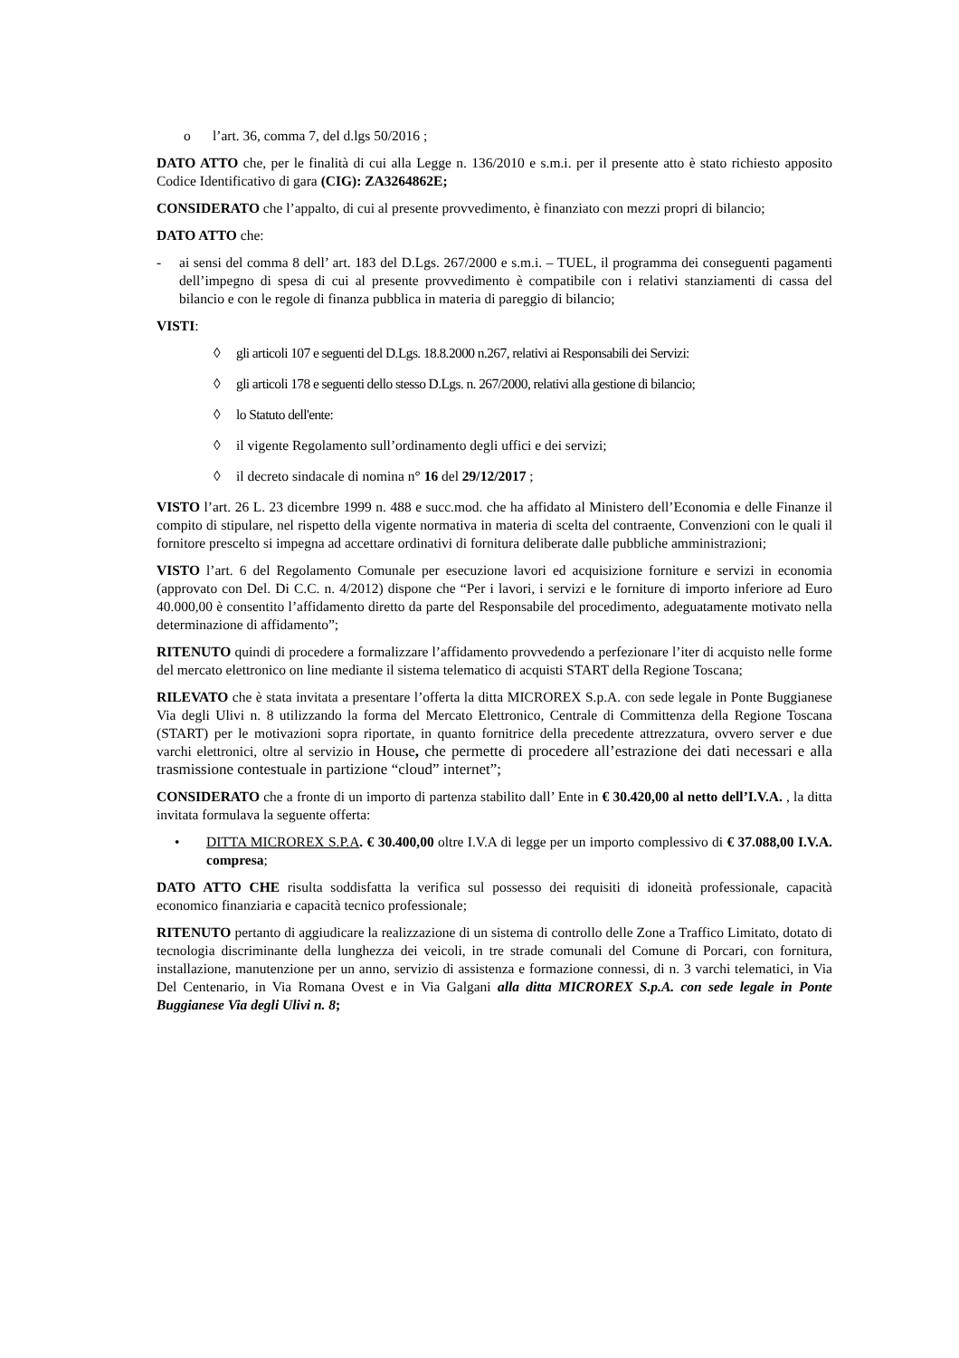o l’art. 36, comma 7, del d.lgs 50/2016 ;
DATO ATTO che, per le finalità di cui alla Legge n. 136/2010 e s.m.i. per il presente atto è stato richiesto apposito Codice Identificativo di gara (CIG): ZA3264862E;
CONSIDERATO che l’appalto, di cui al presente provvedimento, è finanziato con mezzi propri di bilancio;
DATO ATTO che:
- ai sensi del comma 8 dell’ art. 183 del D.Lgs. 267/2000 e s.m.i. – TUEL, il programma dei conseguenti pagamenti dell’impegno di spesa di cui al presente provvedimento è compatibile con i relativi stanziamenti di cassa del bilancio e con le regole di finanza pubblica in materia di pareggio di bilancio;
VISTI:
◊ gli articoli 107 e seguenti del D.Lgs. 18.8.2000 n.267, relativi ai Responsabili dei Servizi:
◊ gli articoli 178 e seguenti dello stesso D.Lgs. n. 267/2000, relativi alla gestione di bilancio;
◊ lo Statuto dell'ente:
◊ il vigente Regolamento sull’ordinamento degli uffici e dei servizi;
◊ il decreto sindacale di nomina n° 16 del 29/12/2017 ;
VISTO l’art. 26 L. 23 dicembre 1999 n. 488 e succ.mod. che ha affidato al Ministero dell’Economia e delle Finanze il compito di stipulare, nel rispetto della vigente normativa in materia di scelta del contraente, Convenzioni con le quali il fornitore prescelto si impegna ad accettare ordinativi di fornitura deliberate dalle pubbliche amministrazioni;
VISTO l’art. 6 del Regolamento Comunale per esecuzione lavori ed acquisizione forniture e servizi in economia (approvato con Del. Di C.C. n. 4/2012) dispone che “Per i lavori, i servizi e le forniture di importo inferiore ad Euro 40.000,00 è consentito l’affidamento diretto da parte del Responsabile del procedimento, adeguatamente motivato nella determinazione di affidamento”;
RITENUTO quindi di procedere a formalizzare l’affidamento provvedendo a perfezionare l’iter di acquisto nelle forme del mercato elettronico on line mediante il sistema telematico di acquisti START della Regione Toscana;
RILEVATO che è stata invitata a presentare l’offerta la ditta MICROREX S.p.A. con sede legale in Ponte Buggianese Via degli Ulivi n. 8 utilizzando la forma del Mercato Elettronico, Centrale di Committenza della Regione Toscana (START) per le motivazioni sopra riportate, in quanto fornitrice della precedente attrezzatura, ovvero server e due varchi elettronici, oltre al servizio in House, che permette di procedere all’estrazione dei dati necessari e alla trasmissione contestuale in partizione “cloud” internet”;
CONSIDERATO che a fronte di un importo di partenza stabilito dall’ Ente in € 30.420,00 al netto dell’I.V.A. , la ditta invitata formulava la seguente offerta:
• DITTA MICROREX S.P.A. € 30.400,00 oltre I.V.A di legge per un importo complessivo di € 37.088,00 I.V.A. compresa;
DATO ATTO CHE risulta soddisfatta la verifica sul possesso dei requisiti di idoneità professionale, capacità economico finanziaria e capacità tecnico professionale;
RITENUTO pertanto di aggiudicare la realizzazione di un sistema di controllo delle Zone a Traffico Limitato, dotato di tecnologia discriminante della lunghezza dei veicoli, in tre strade comunali del Comune di Porcari, con fornitura, installazione, manutenzione per un anno, servizio di assistenza e formazione connessi, di n. 3 varchi telematici, in Via Del Centenario, in Via Romana Ovest e in Via Galgani alla ditta MICROREX S.p.A. con sede legale in Ponte Buggianese Via degli Ulivi n. 8;